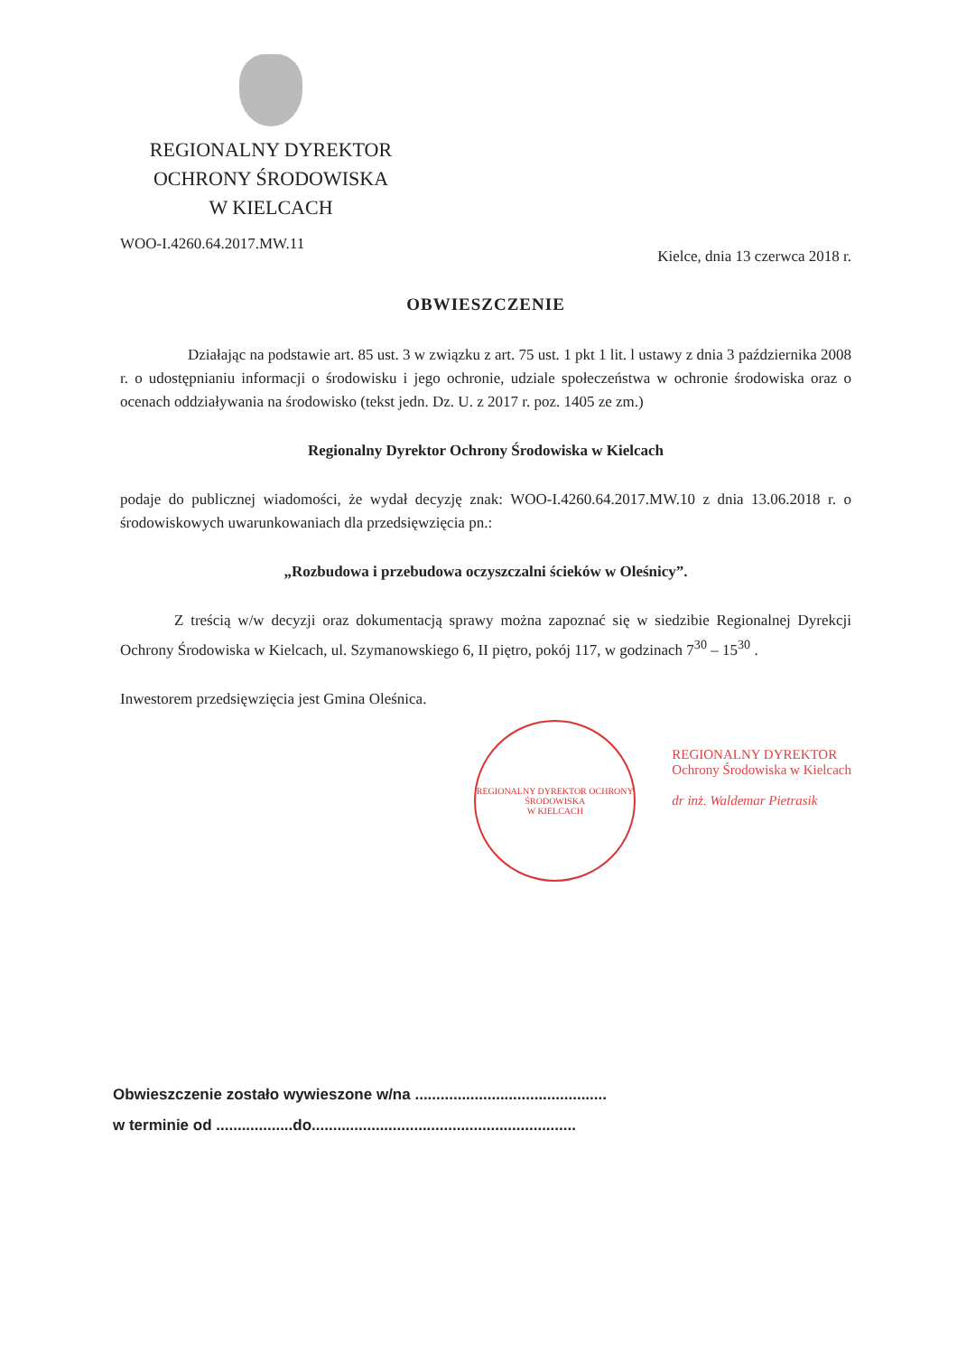REGIONALNY DYREKTOR
OCHRONY ŚRODOWISKA
W KIELCACH
WOO-I.4260.64.2017.MW.11 Kielce, dnia 13 czerwca 2018 r.
OBWIESZCZENIE
Działając na podstawie art. 85 ust. 3 w związku z art. 75 ust. 1 pkt 1 lit. l ustawy z dnia 3 października 2008 r. o udostępnianiu informacji o środowisku i jego ochronie, udziale społeczeństwa w ochronie środowiska oraz o ocenach oddziaływania na środowisko (tekst jedn. Dz. U. z 2017 r. poz. 1405 ze zm.)
Regionalny Dyrektor Ochrony Środowiska w Kielcach
podaje do publicznej wiadomości, że wydał decyzję znak: WOO-I.4260.64.2017.MW.10 z dnia 13.06.2018 r. o środowiskowych uwarunkowaniach dla przedsięwzięcia pn.:
„Rozbudowa i przebudowa oczyszczalni ścieków w Oleśnicy”.
Z treścią w/w decyzji oraz dokumentacją sprawy można zapoznać się w siedzibie Regionalnej Dyrekcji Ochrony Środowiska w Kielcach, ul. Szymanowskiego 6, II piętro, pokój 117, w godzinach 7<sup>30</sup> – 15<sup>30</sup> .
Inwestorem przedsięwzięcia jest Gmina Oleśnica.
REGIONALNY DYREKTOR OCHRONY ŚRODOWISKA
W KIELCACH
REGIONALNY DYREKTOR
Ochrony Środowiska w Kielcach
dr inż. Waldemar Pietrasik
Obwieszczenie zostało wywieszone w/na .............................................
w terminie od ..................do..............................................................